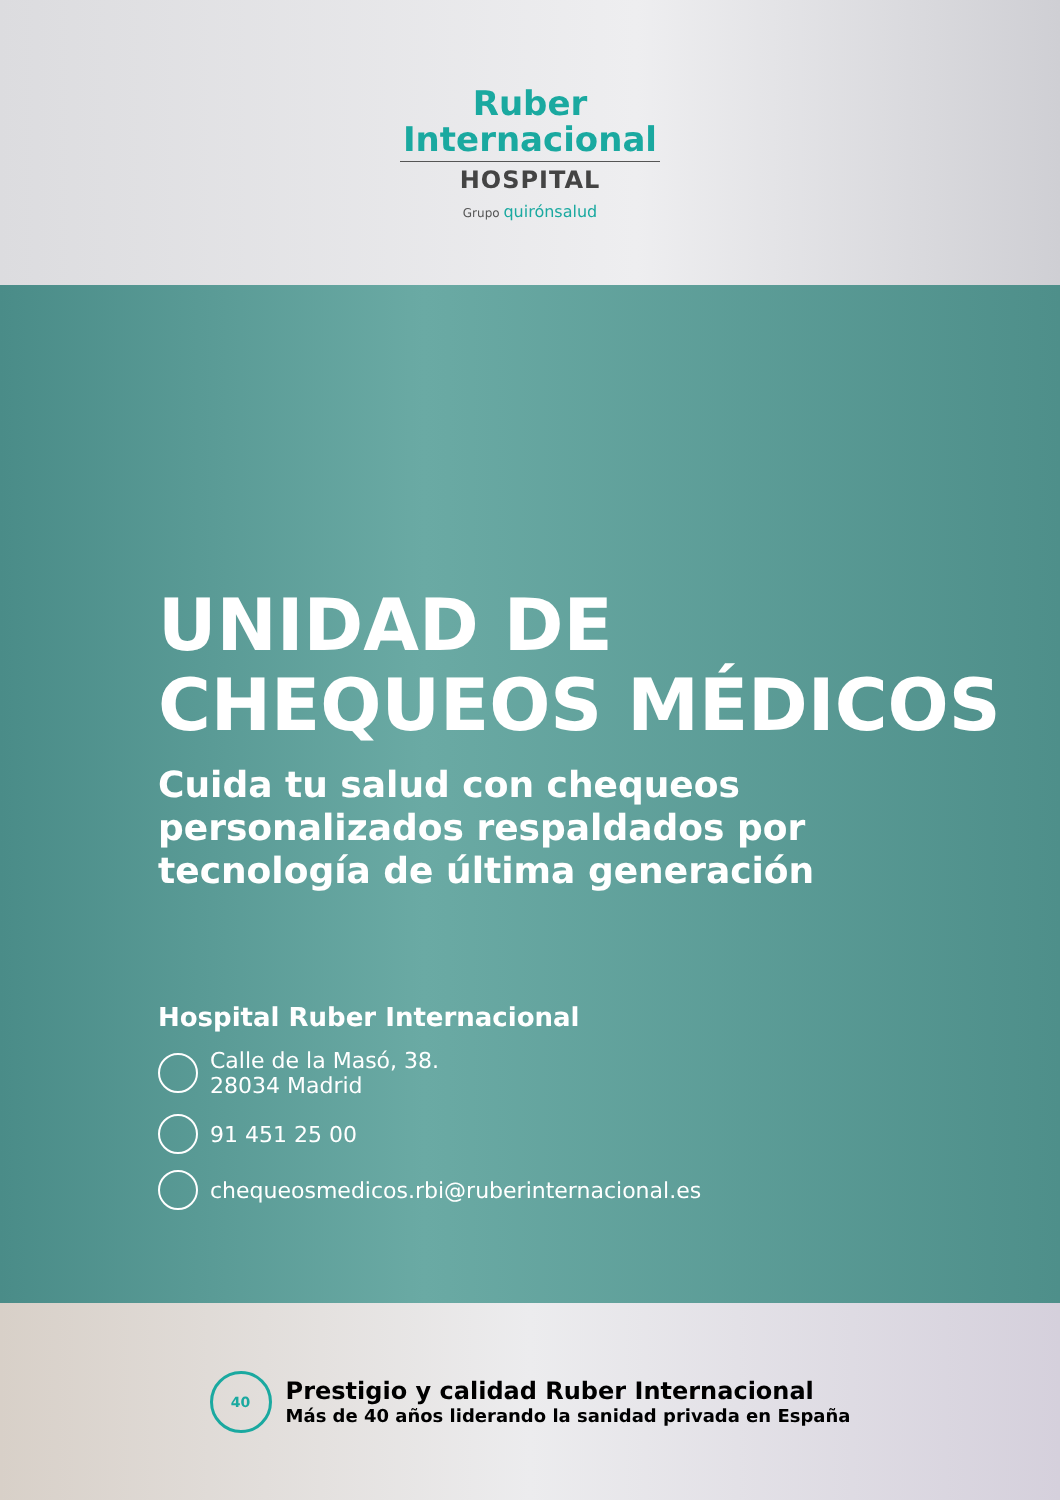Ruber
Internacional
HOSPITAL
Grupo quirónsalud
UNIDAD DE
CHEQUEOS MÉDICOS
Cuida tu salud con chequeos
personalizados respaldados por
tecnología de última generación
Hospital Ruber Internacional
Calle de la Masó, 38.
28034 Madrid
91 451 25 00
chequeosmedicos.rbi@ruberinternacional.es
40
Prestigio y calidad Ruber Internacional
Más de 40 años liderando la sanidad privada en España